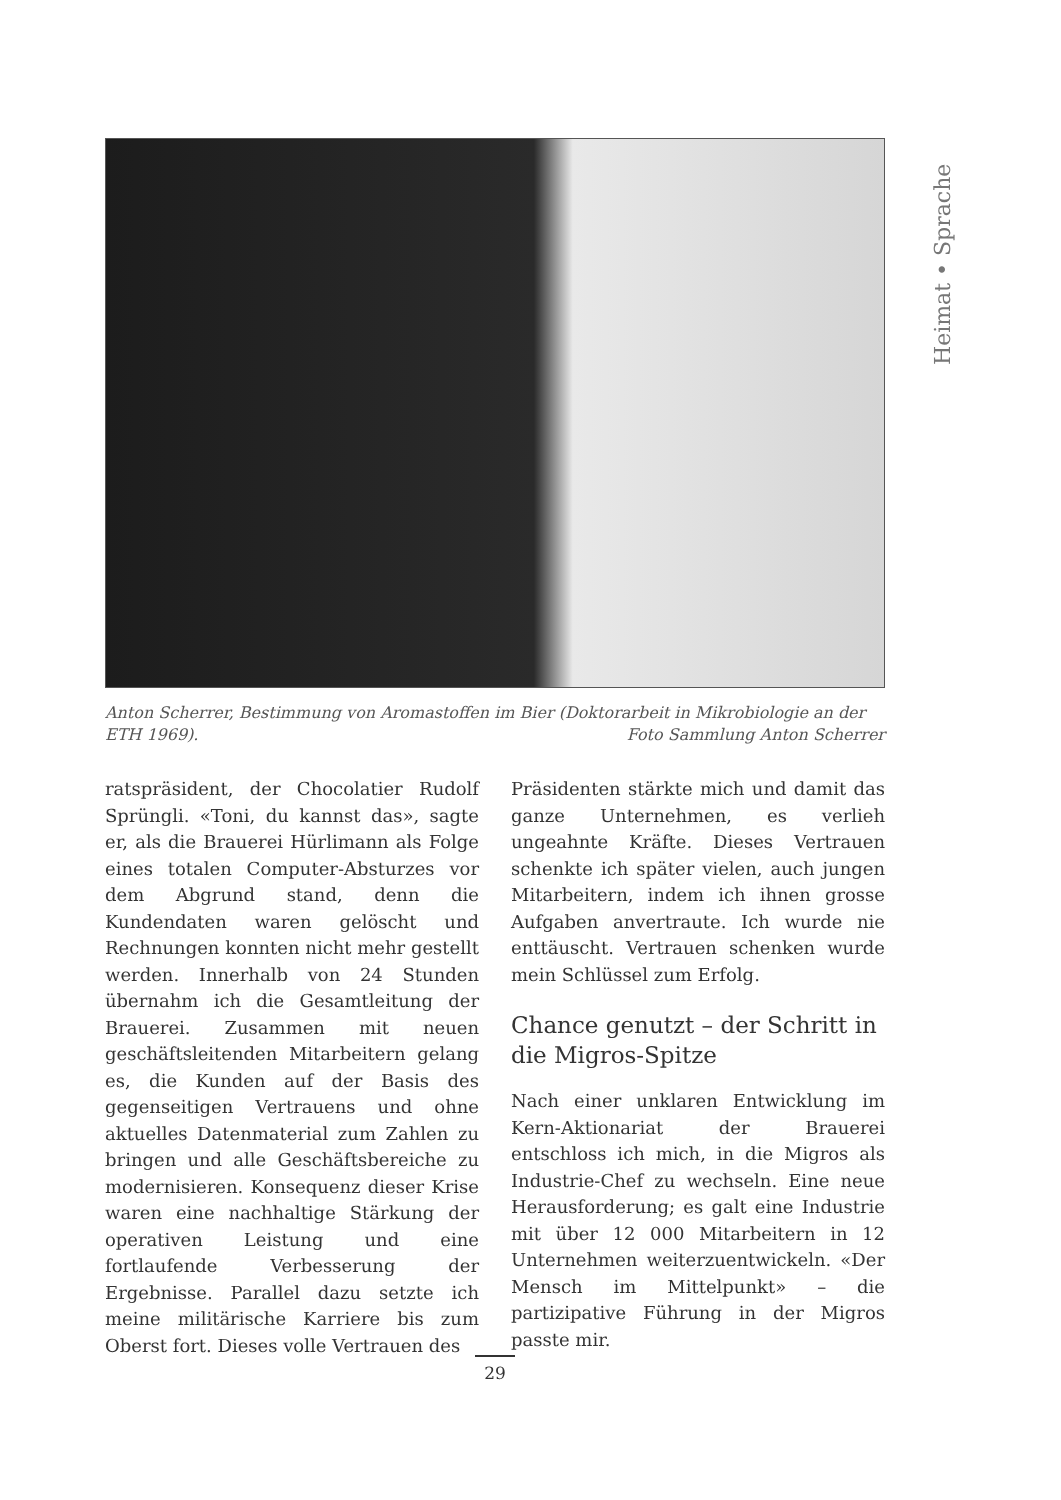Heimat • Sprache
Anton Scherrer, Bestimmung von Aromastoffen im Bier (Doktorarbeit in Mikrobiologie an der ETH 1969).
Foto Sammlung Anton Scherrer
ratspräsident, der Chocolatier Rudolf Sprüngli. «Toni, du kannst das», sagte er, als die Brauerei Hürlimann als Folge eines totalen Computer-Absturzes vor dem Abgrund stand, denn die Kundendaten waren gelöscht und Rechnungen konnten nicht mehr gestellt werden. Innerhalb von 24 Stunden übernahm ich die Gesamtleitung der Brauerei. Zusammen mit neuen geschäftsleitenden Mitarbeitern gelang es, die Kunden auf der Basis des gegenseitigen Vertrauens und ohne aktuelles Datenmaterial zum Zahlen zu bringen und alle Geschäftsbereiche zu modernisieren. Konsequenz dieser Krise waren eine nachhaltige Stärkung der operativen Leistung und eine fortlaufende Verbesserung der Ergebnisse. Parallel dazu setzte ich meine militärische Karriere bis zum Oberst fort. Dieses volle Vertrauen des
Präsidenten stärkte mich und damit das ganze Unternehmen, es verlieh ungeahnte Kräfte. Dieses Vertrauen schenkte ich später vielen, auch jungen Mitarbeitern, indem ich ihnen grosse Aufgaben anvertraute. Ich wurde nie enttäuscht. Vertrauen schenken wurde mein Schlüssel zum Erfolg.
Chance genutzt – der Schritt in die Migros-Spitze
Nach einer unklaren Entwicklung im Kern-Aktionariat der Brauerei entschloss ich mich, in die Migros als Industrie-Chef zu wechseln. Eine neue Herausforderung; es galt eine Industrie mit über 12 000 Mitarbeitern in 12 Unternehmen weiterzuentwickeln. «Der Mensch im Mittelpunkt» – die partizipative Führung in der Migros passte mir.
29